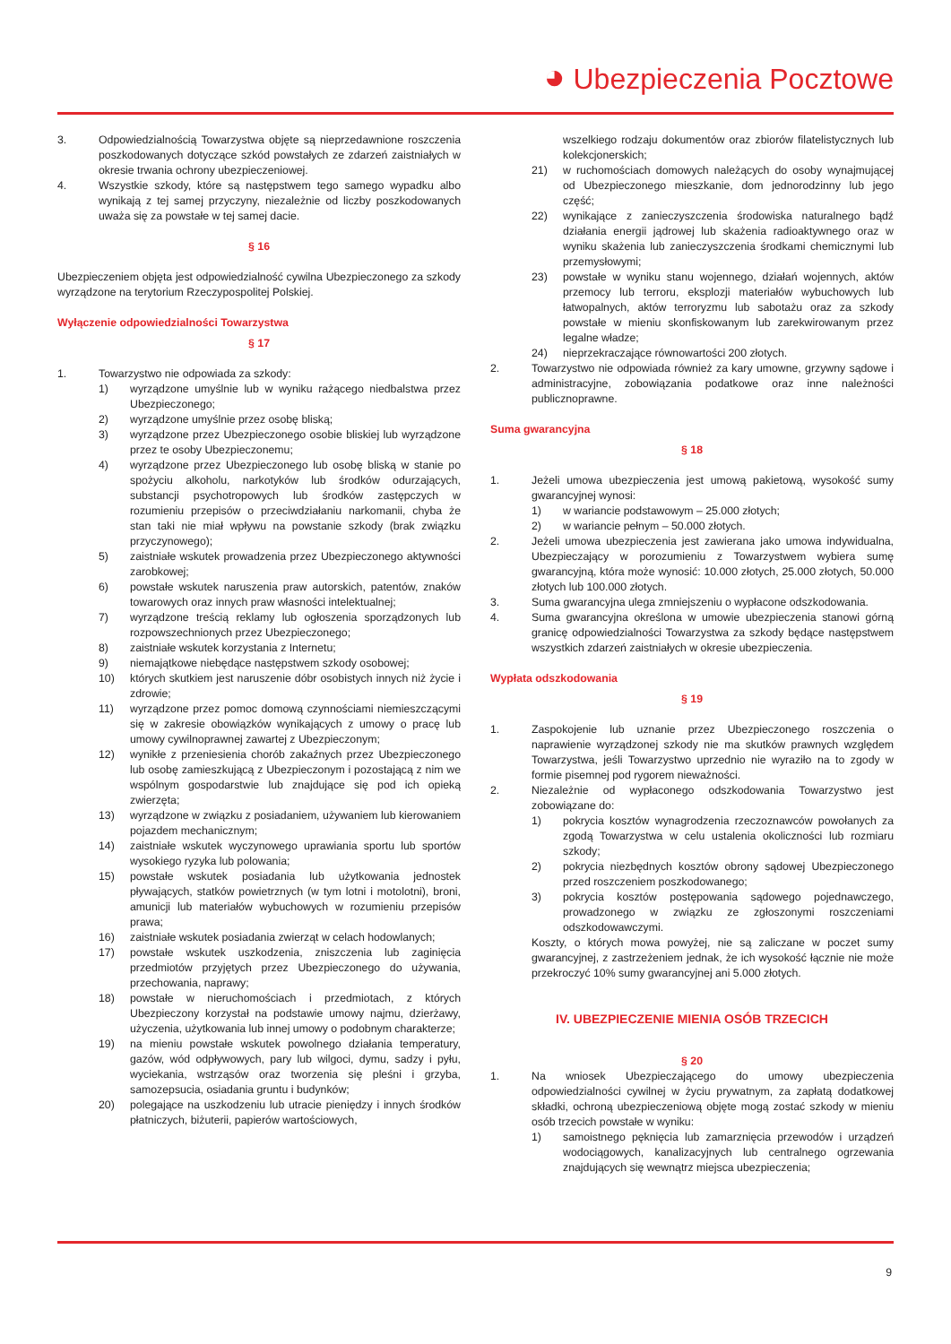◕ Ubezpieczenia Pocztowe
3. Odpowiedzialnością Towarzystwa objęte są nieprzedawnione roszczenia poszkodowanych dotyczące szkód powstałych ze zdarzeń zaistniałych w okresie trwania ochrony ubezpieczeniowej.
4. Wszystkie szkody, które są następstwem tego samego wypadku albo wynikają z tej samej przyczyny, niezależnie od liczby poszkodowanych uważa się za powstałe w tej samej dacie.
§ 16
Ubezpieczeniem objęta jest odpowiedzialność cywilna Ubezpieczonego za szkody wyrządzone na terytorium Rzeczypospolitej Polskiej.
Wyłączenie odpowiedzialności Towarzystwa
§ 17
1. Towarzystwo nie odpowiada za szkody:
1) wyrządzone umyślnie lub w wyniku rażącego niedbalstwa przez Ubezpieczonego;
2) wyrządzone umyślnie przez osobę bliską;
3) wyrządzone przez Ubezpieczonego osobie bliskiej lub wyrządzone przez te osoby Ubezpieczonemu;
4) wyrządzone przez Ubezpieczonego lub osobę bliską w stanie po spożyciu alkoholu, narkotyków lub środków odurzających, substancji psychotropowych lub środków zastępczych w rozumieniu przepisów o przeciwdziałaniu narkomanii, chyba że stan taki nie miał wpływu na powstanie szkody (brak związku przyczynowego);
5) zaistniałe wskutek prowadzenia przez Ubezpieczonego aktywności zarobkowej;
6) powstałe wskutek naruszenia praw autorskich, patentów, znaków towarowych oraz innych praw własności intelektualnej;
7) wyrządzone treścią reklamy lub ogłoszenia sporządzonych lub rozpowszechnionych przez Ubezpieczonego;
8) zaistniałe wskutek korzystania z Internetu;
9) niemajątkowe niebędące następstwem szkody osobowej;
10) których skutkiem jest naruszenie dóbr osobistych innych niż życie i zdrowie;
11) wyrządzone przez pomoc domową czynnościami niemieszczącymi się w zakresie obowiązków wynikających z umowy o pracę lub umowy cywilnoprawnej zawartej z Ubezpieczonym;
12) wynikłe z przeniesienia chorób zakaźnych przez Ubezpieczonego lub osobę zamieszkującą z Ubezpieczonym i pozostającą z nim we wspólnym gospodarstwie lub znajdujące się pod ich opieką zwierzęta;
13) wyrządzone w związku z posiadaniem, używaniem lub kierowaniem pojazdem mechanicznym;
14) zaistniałe wskutek wyczynowego uprawiania sportu lub sportów wysokiego ryzyka lub polowania;
15) powstałe wskutek posiadania lub użytkowania jednostek pływających, statków powietrznych (w tym lotni i motolotni), broni, amunicji lub materiałów wybuchowych w rozumieniu przepisów prawa;
16) zaistniałe wskutek posiadania zwierząt w celach hodowlanych;
17) powstałe wskutek uszkodzenia, zniszczenia lub zaginięcia przedmiotów przyjętych przez Ubezpieczonego do używania, przechowania, naprawy;
18) powstałe w nieruchomościach i przedmiotach, z których Ubezpieczony korzystał na podstawie umowy najmu, dzierżawy, użyczenia, użytkowania lub innej umowy o podobnym charakterze;
19) na mieniu powstałe wskutek powolnego działania temperatury, gazów, wód odpływowych, pary lub wilgoci, dymu, sadzy i pyłu, wyciekania, wstrząsów oraz tworzenia się pleśni i grzyba, samozepsucia, osiadania gruntu i budynków;
20) polegające na uszkodzeniu lub utracie pieniędzy i innych środków płatniczych, biżuterii, papierów wartościowych,
wszelkiego rodzaju dokumentów oraz zbiorów filatelistycznych lub kolekcjonerskich;
21) w ruchomościach domowych należących do osoby wynajmującej od Ubezpieczonego mieszkanie, dom jednorodzinny lub jego część;
22) wynikające z zanieczyszczenia środowiska naturalnego bądź działania energii jądrowej lub skażenia radioaktywnego oraz w wyniku skażenia lub zanieczyszczenia środkami chemicznymi lub przemysłowymi;
23) powstałe w wyniku stanu wojennego, działań wojennych, aktów przemocy lub terroru, eksplozji materiałów wybuchowych lub łatwopalnych, aktów terroryzmu lub sabotażu oraz za szkody powstałe w mieniu skonfiskowanym lub zarekwirowanym przez legalne władze;
24) nieprzekraczające równowartości 200 złotych.
2. Towarzystwo nie odpowiada również za kary umowne, grzywny sądowe i administracyjne, zobowiązania podatkowe oraz inne należności publicznoprawne.
Suma gwarancyjna
§ 18
1. Jeżeli umowa ubezpieczenia jest umową pakietową, wysokość sumy gwarancyjnej wynosi:
1) w wariancie podstawowym – 25.000 złotych;
2) w wariancie pełnym – 50.000 złotych.
2. Jeżeli umowa ubezpieczenia jest zawierana jako umowa indywidualna, Ubezpieczający w porozumieniu z Towarzystwem wybiera sumę gwarancyjną, która może wynosić: 10.000 złotych, 25.000 złotych, 50.000 złotych lub 100.000 złotych.
3. Suma gwarancyjna ulega zmniejszeniu o wypłacone odszkodowania.
4. Suma gwarancyjna określona w umowie ubezpieczenia stanowi górną granicę odpowiedzialności Towarzystwa za szkody będące następstwem wszystkich zdarzeń zaistniałych w okresie ubezpieczenia.
Wypłata odszkodowania
§ 19
1. Zaspokojenie lub uznanie przez Ubezpieczonego roszczenia o naprawienie wyrządzonej szkody nie ma skutków prawnych względem Towarzystwa, jeśli Towarzystwo uprzednio nie wyraziło na to zgody w formie pisemnej pod rygorem nieważności.
2. Niezależnie od wypłaconego odszkodowania Towarzystwo jest zobowiązane do:
1) pokrycia kosztów wynagrodzenia rzeczoznawców powołanych za zgodą Towarzystwa w celu ustalenia okoliczności lub rozmiaru szkody;
2) pokrycia niezbędnych kosztów obrony sądowej Ubezpieczonego przed roszczeniem poszkodowanego;
3) pokrycia kosztów postępowania sądowego pojednawczego, prowadzonego w związku ze zgłoszonymi roszczeniami odszkodowawczymi.
Koszty, o których mowa powyżej, nie są zaliczane w poczet sumy gwarancyjnej, z zastrzeżeniem jednak, że ich wysokość łącznie nie może przekroczyć 10% sumy gwarancyjnej ani 5.000 złotych.
IV. UBEZPIECZENIE MIENIA OSÓB TRZECICH
§ 20
1. Na wniosek Ubezpieczającego do umowy ubezpieczenia odpowiedzialności cywilnej w życiu prywatnym, za zapłatą dodatkowej składki, ochroną ubezpieczeniową objęte mogą zostać szkody w mieniu osób trzecich powstałe w wyniku:
1) samoistnego pęknięcia lub zamarznięcia przewodów i urządzeń wodociągowych, kanalizacyjnych lub centralnego ogrzewania znajdujących się wewnątrz miejsca ubezpieczenia;
9